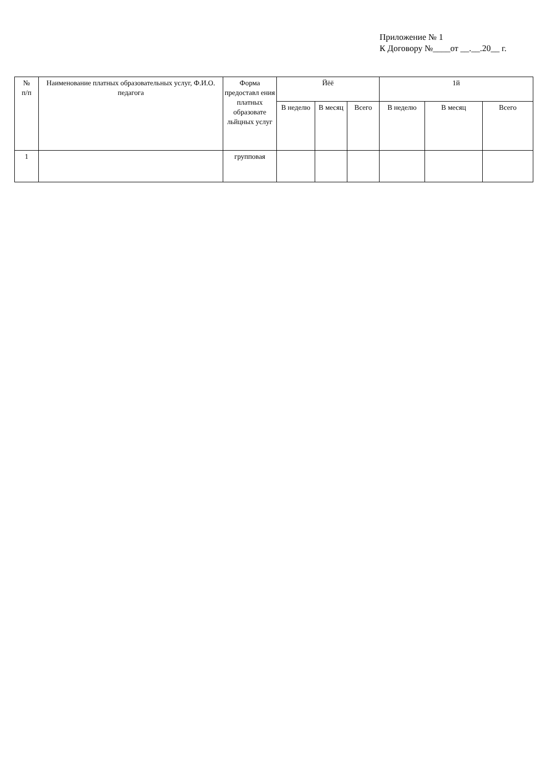Приложение № 1
К Договору №____от __.__.20__ г.
| № п/п | Наименование платных образовательных услуг, Ф.И.О. педагога | Форма предоставл ения платных образовате льйцных услуг | Йёё | | | 1й | | |
| --- | --- | --- | --- | --- | --- | --- | --- | --- |
| | | | В неделю | В месяц | Всего | В неделю | В месяц | Всего |
| 1 | | групповая | | | | | | |